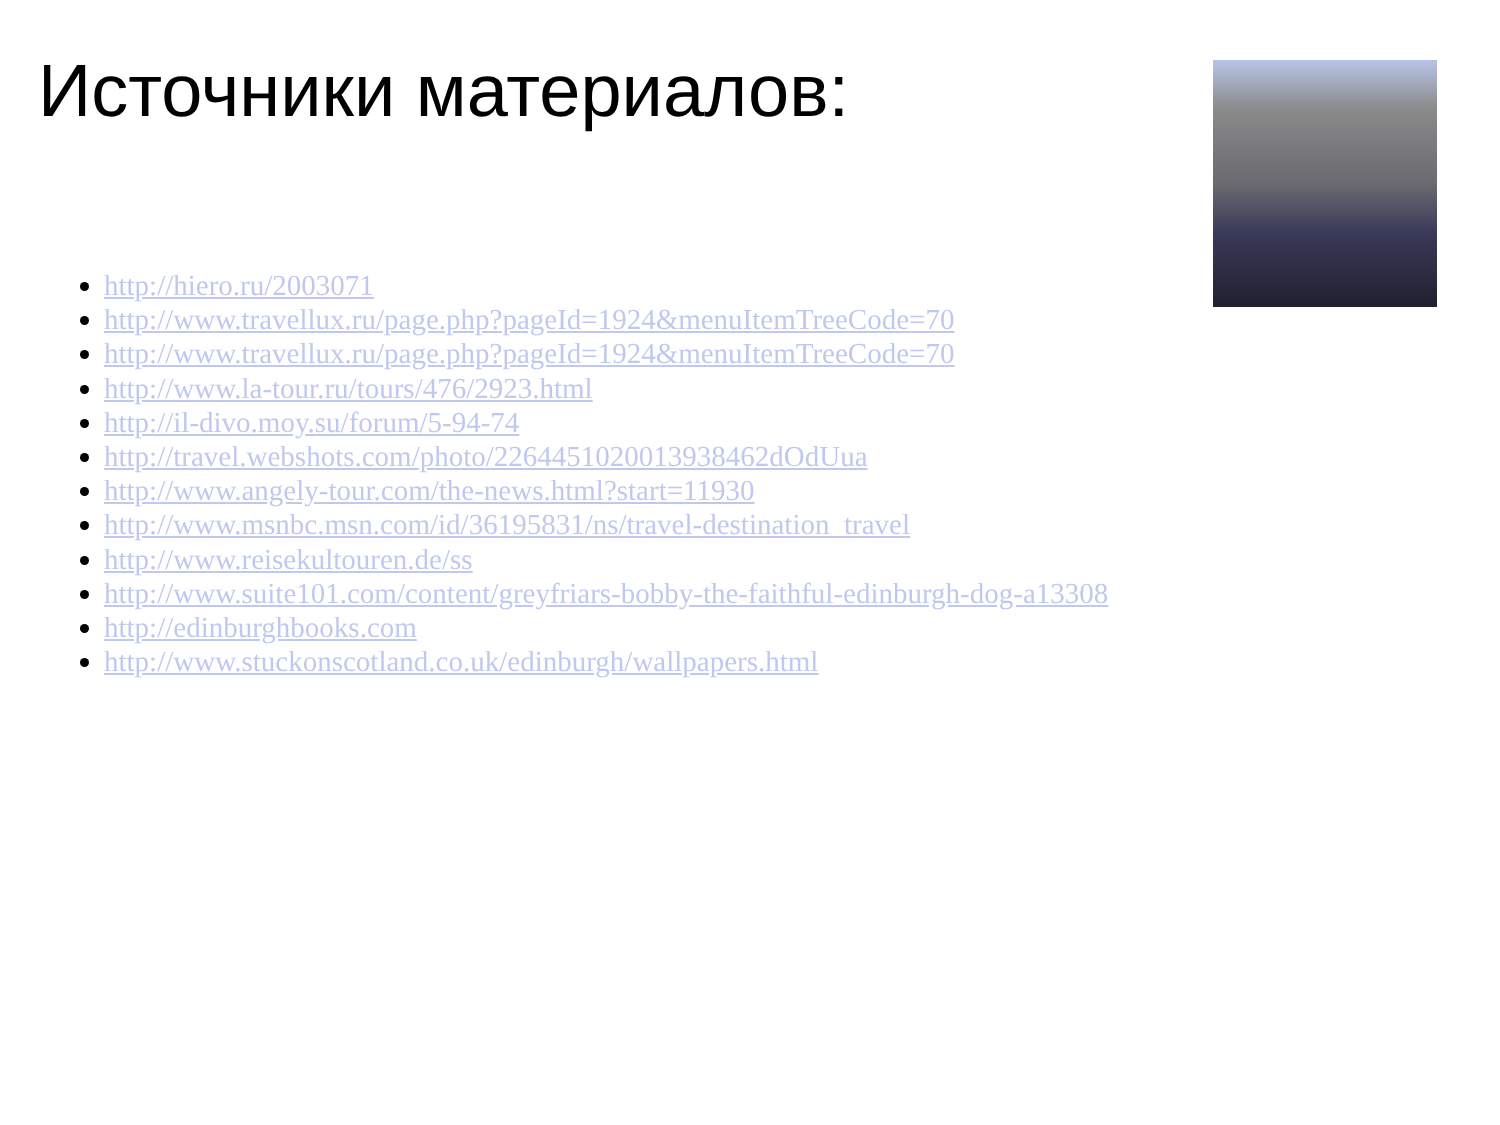Источники материалов:
http://hiero.ru/2003071
http://www.travellux.ru/page.php?pageId=1924&menuItemTreeCode=70
http://www.travellux.ru/page.php?pageId=1924&menuItemTreeCode=70
http://www.la-tour.ru/tours/476/2923.html
http://il-divo.moy.su/forum/5-94-74
http://travel.webshots.com/photo/2264451020013938462dOdUua
http://www.angely-tour.com/the-news.html?start=11930
http://www.msnbc.msn.com/id/36195831/ns/travel-destination_travel
http://www.reisekultouren.de/ss
http://www.suite101.com/content/greyfriars-bobby-the-faithful-edinburgh-dog-a13308
http://edinburghbooks.com
http://www.stuckonscotland.co.uk/edinburgh/wallpapers.html